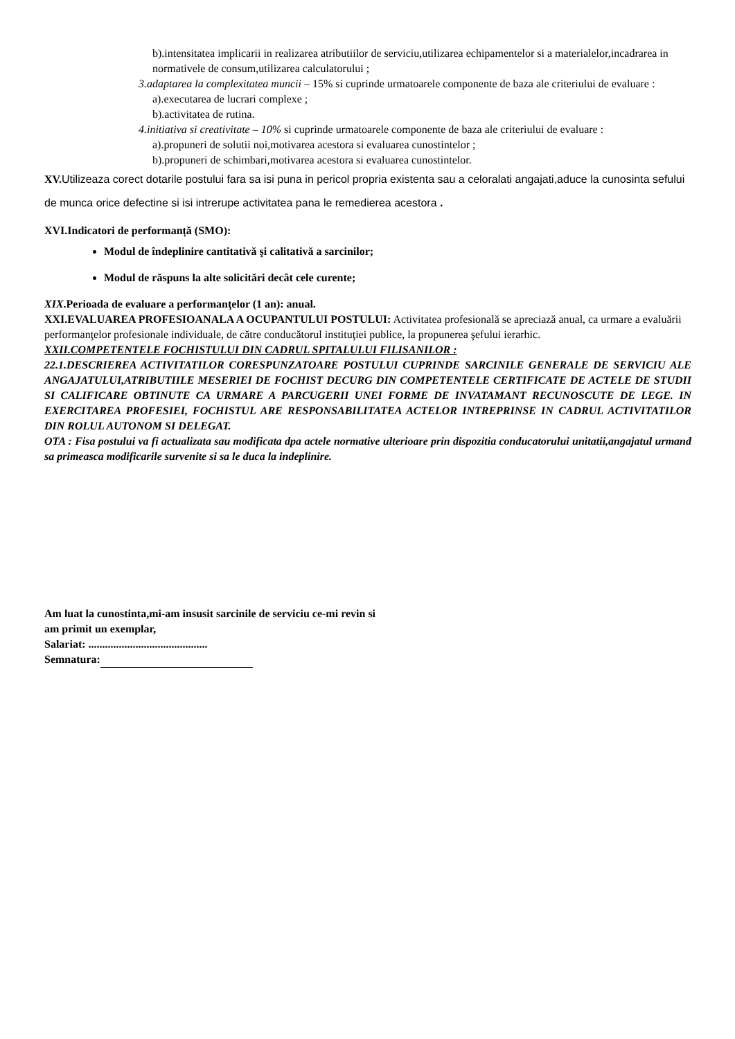b).intensitatea implicarii in realizarea atributiilor de serviciu,utilizarea echipamentelor si a materialelor,incadrarea in normativele de consum,utilizarea calculatorului ;
3.adaptarea la complexitatea muncii – 15% si cuprinde urmatoarele componente de baza ale criteriului de evaluare :
a).executarea de lucrari complexe ;
b).activitatea de rutina.
4.initiativa si creativitate – 10% si cuprinde urmatoarele componente de baza ale criteriului de evaluare :
a).propuneri de solutii noi,motivarea acestora si evaluarea cunostintelor ;
b).propuneri de schimbari,motivarea acestora si evaluarea cunostintelor.
XV. Utilizeaza corect dotarile postului fara sa isi puna in pericol propria existenta sau a celoralati angajati,aduce la cunosinta sefului de munca orice defectine si isi intrerupe activitatea pana le remedierea acestora .
XVI.Indicatori de performanță (SMO):
Modul de îndeplinire cantitativă şi calitativă a sarcinilor;
Modul de răspuns la alte solicitări decât cele curente;
XIX.Perioada de evaluare a performanţelor (1 an): anual.
XXI.EVALUAREA PROFESIOANALA A OCUPANTULUI POSTULUI: Activitatea profesională se apreciază anual, ca urmare a evaluării performanţelor profesionale individuale, de către conducătorul instituţiei publice, la propunerea şefului ierarhic.
XXII.COMPETENTELE FOCHISTULUI DIN CADRUL SPITALULUI FILISANILOR :
22.1.DESCRIEREA ACTIVITATILOR CORESPUNZATOARE POSTULUI CUPRINDE SARCINILE GENERALE DE SERVICIU ALE ANGAJATULUI,ATRIBUTIILE MESERIEI DE FOCHIST DECURG DIN COMPETENTELE CERTIFICATE DE ACTELE DE STUDII SI CALIFICARE OBTINUTE CA URMARE A PARCUGERII UNEI FORME DE INVATAMANT RECUNOSCUTE DE LEGE. IN EXERCITAREA PROFESIEI, FOCHISTUL ARE RESPONSABILITATEA ACTELOR INTREPRINSE IN CADRUL ACTIVITATILOR DIN ROLUL AUTONOM SI DELEGAT.
OTA : Fisa postului va fi actualizata sau modificata dpa actele normative ulterioare prin dispozitia conducatorului unitatii,angajatul urmand sa primeasca modificarile survenite si sa le duca la indeplinire.
Am luat la cunostinta,mi-am insusit sarcinile de serviciu ce-mi revin si
am primit un exemplar,
Salariat: ...........................................
Semnatura: